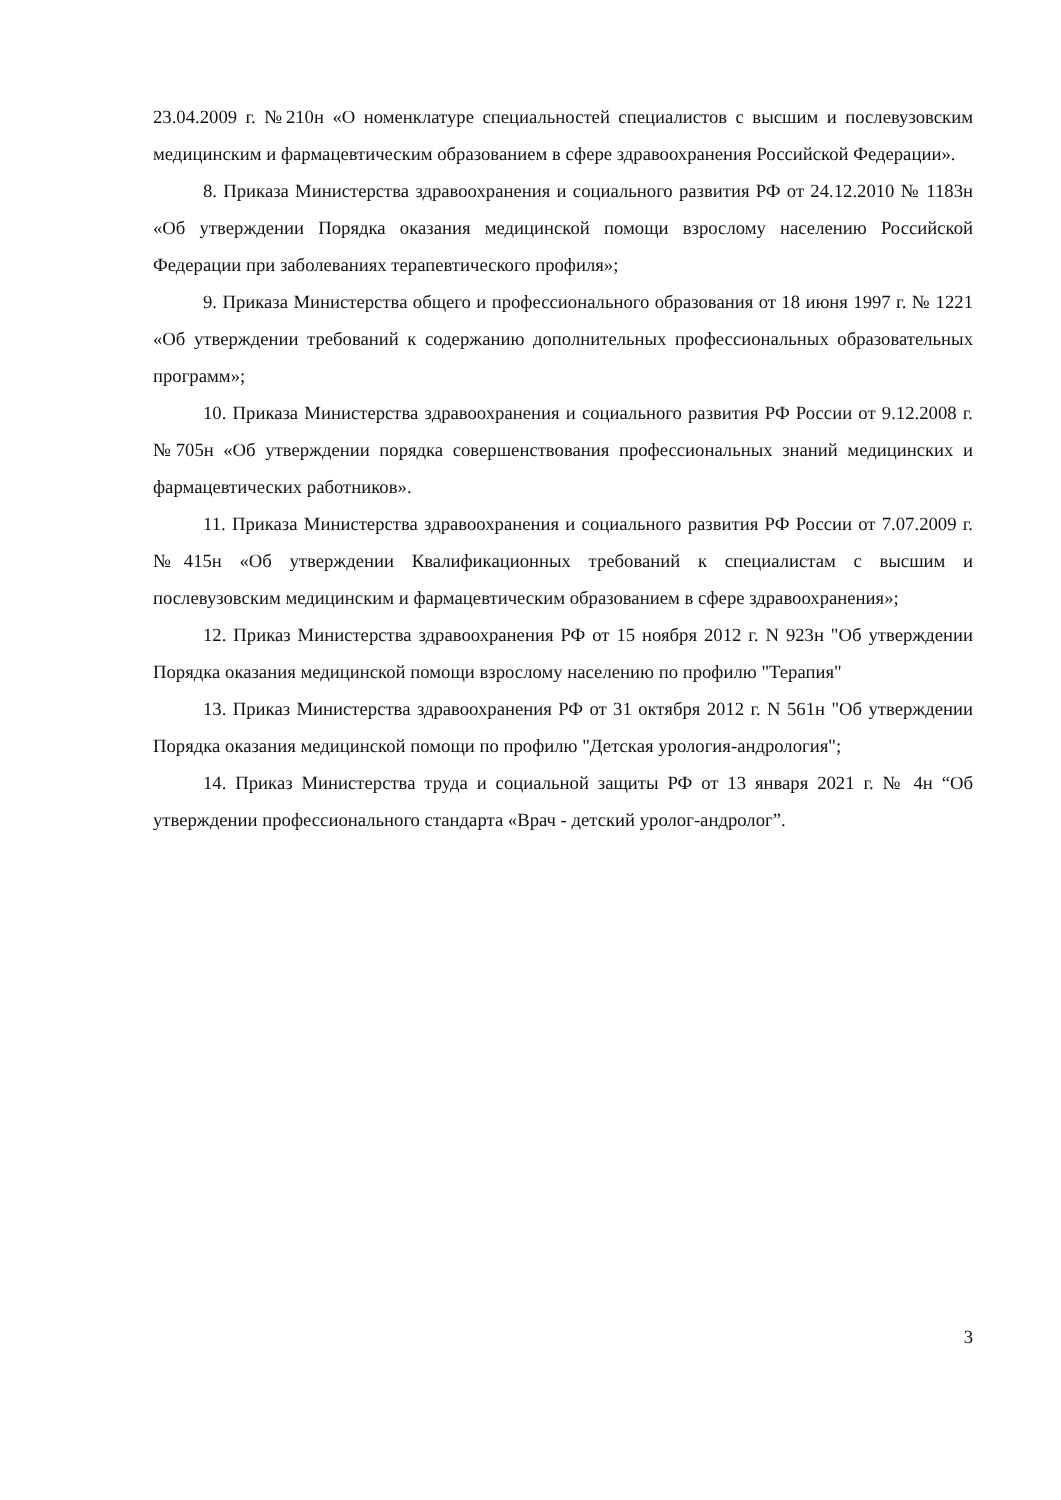23.04.2009 г. №210н «О номенклатуре специальностей специалистов с высшим и послевузовским медицинским и фармацевтическим образованием в сфере здравоохранения Российской Федерации».
8. Приказа Министерства здравоохранения и социального развития РФ от 24.12.2010 № 1183н «Об утверждении Порядка оказания медицинской помощи взрослому населению Российской Федерации при заболеваниях терапевтического профиля»;
9. Приказа Министерства общего и профессионального образования от 18 июня 1997 г. № 1221 «Об утверждении требований к содержанию дополнительных профессиональных образовательных программ»;
10. Приказа Министерства здравоохранения и социального развития РФ России от 9.12.2008 г. №705н «Об утверждении порядка совершенствования профессиональных знаний медицинских и фармацевтических работников».
11. Приказа Министерства здравоохранения и социального развития РФ России от 7.07.2009 г. №415н «Об утверждении Квалификационных требований к специалистам с высшим и послевузовским медицинским и фармацевтическим образованием в сфере здравоохранения»;
12. Приказ Министерства здравоохранения РФ от 15 ноября 2012 г. N 923н "Об утверждении Порядка оказания медицинской помощи взрослому населению по профилю "Терапия"
13. Приказ Министерства здравоохранения РФ от 31 октября 2012 г. N 561н "Об утверждении Порядка оказания медицинской помощи по профилю "Детская урология-андрология";
14. Приказ Министерства труда и социальной защиты РФ от 13 января 2021 г. № 4н “Об утверждении профессионального стандарта «Врач - детский уролог-андролог”.
3